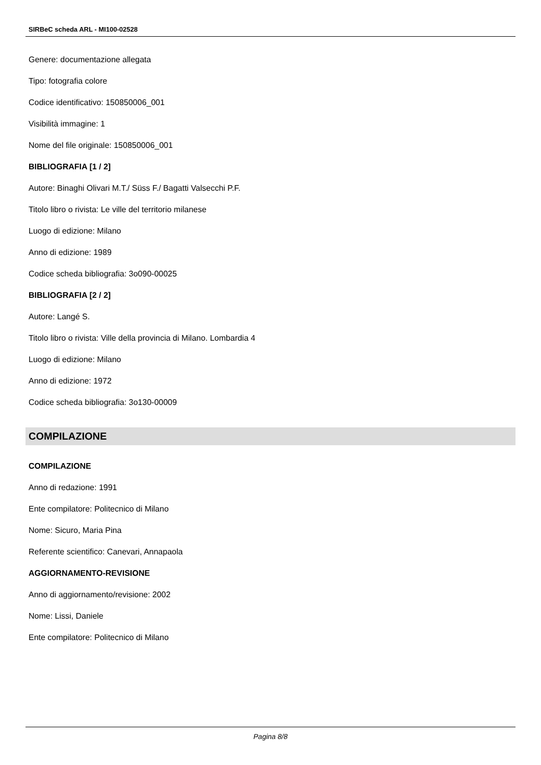SIRBeC scheda ARL - MI100-02528
Genere: documentazione allegata
Tipo: fotografia colore
Codice identificativo: 150850006_001
Visibilità immagine: 1
Nome del file originale: 150850006_001
BIBLIOGRAFIA [1 / 2]
Autore: Binaghi Olivari M.T./ Süss F./ Bagatti Valsecchi P.F.
Titolo libro o rivista: Le ville del territorio milanese
Luogo di edizione: Milano
Anno di edizione: 1989
Codice scheda bibliografia: 3o090-00025
BIBLIOGRAFIA [2 / 2]
Autore: Langé S.
Titolo libro o rivista: Ville della provincia di Milano. Lombardia 4
Luogo di edizione: Milano
Anno di edizione: 1972
Codice scheda bibliografia: 3o130-00009
COMPILAZIONE
COMPILAZIONE
Anno di redazione: 1991
Ente compilatore: Politecnico di Milano
Nome: Sicuro, Maria Pina
Referente scientifico: Canevari, Annapaola
AGGIORNAMENTO-REVISIONE
Anno di aggiornamento/revisione: 2002
Nome: Lissi, Daniele
Ente compilatore: Politecnico di Milano
Pagina 8/8